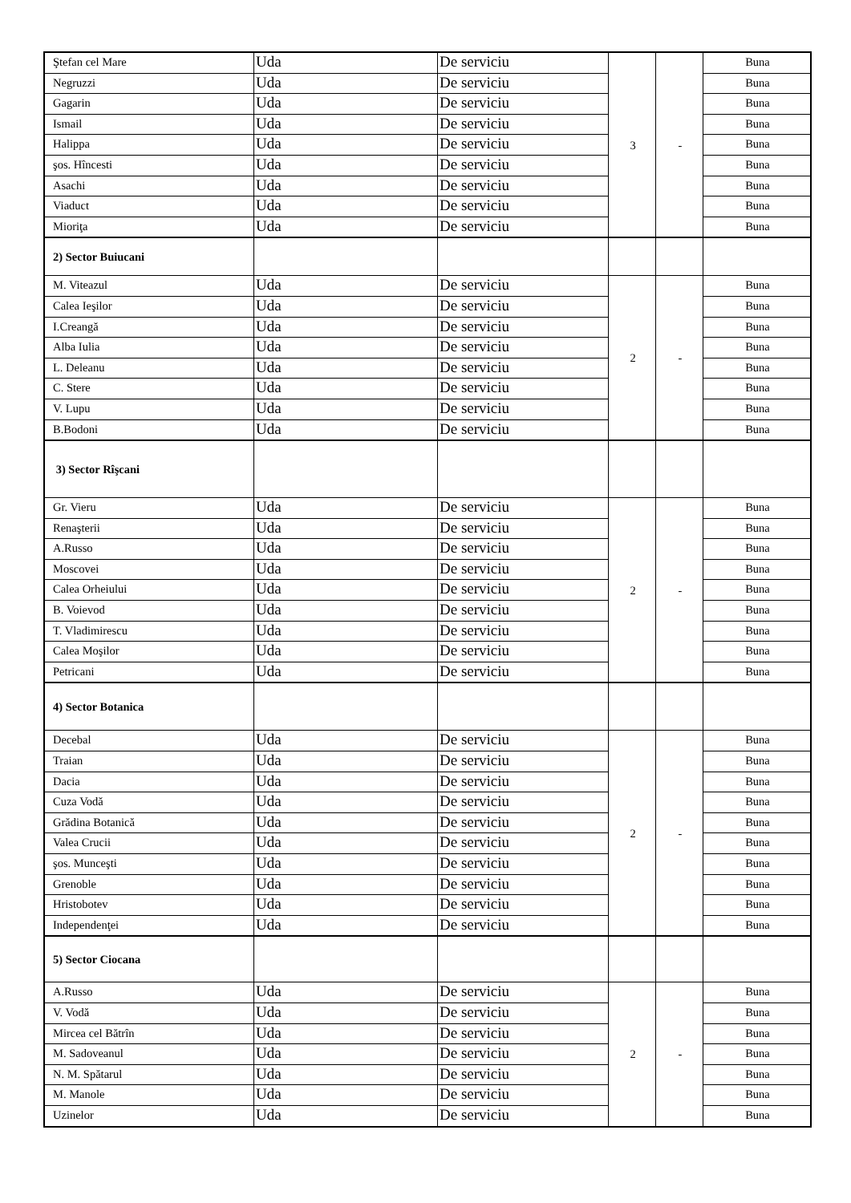| Ştefan cel Mare | Uda | De serviciu | 3 | - | Buna |
| Negruzzi | Uda | De serviciu | | | Buna |
| Gagarin | Uda | De serviciu | | | Buna |
| Ismail | Uda | De serviciu | | | Buna |
| Halippa | Uda | De serviciu | | | Buna |
| şos. Hîncesti | Uda | De serviciu | | | Buna |
| Asachi | Uda | De serviciu | | | Buna |
| Viaduct | Uda | De serviciu | | | Buna |
| Mioriţa | Uda | De serviciu | | | Buna |
| 2) Sector Buiucani | | | | | |
| M. Viteazul | Uda | De serviciu | 2 | - | Buna |
| Calea Ieşilor | Uda | De serviciu | | | Buna |
| I.Creangă | Uda | De serviciu | | | Buna |
| Alba Iulia | Uda | De serviciu | | | Buna |
| L. Deleanu | Uda | De serviciu | | | Buna |
| C. Stere | Uda | De serviciu | | | Buna |
| V. Lupu | Uda | De serviciu | | | Buna |
| B.Bodoni | Uda | De serviciu | | | Buna |
| 3) Sector Rîşcani | | | | | |
| Gr. Vieru | Uda | De serviciu | 2 | - | Buna |
| Renaşterii | Uda | De serviciu | | | Buna |
| A.Russo | Uda | De serviciu | | | Buna |
| Moscovei | Uda | De serviciu | | | Buna |
| Calea Orheiului | Uda | De serviciu | | | Buna |
| B. Voievod | Uda | De serviciu | | | Buna |
| T. Vladimirescu | Uda | De serviciu | | | Buna |
| Calea Moşilor | Uda | De serviciu | | | Buna |
| Petricani | Uda | De serviciu | | | Buna |
| 4) Sector Botanica | | | | | |
| Decebal | Uda | De serviciu | 2 | - | Buna |
| Traian | Uda | De serviciu | | | Buna |
| Dacia | Uda | De serviciu | | | Buna |
| Cuza Vodă | Uda | De serviciu | | | Buna |
| Grădina Botanică | Uda | De serviciu | | | Buna |
| Valea Crucii | Uda | De serviciu | | | Buna |
| şos. Munceşti | Uda | De serviciu | | | Buna |
| Grenoble | Uda | De serviciu | | | Buna |
| Hristobotev | Uda | De serviciu | | | Buna |
| Independenţei | Uda | De serviciu | | | Buna |
| 5) Sector Ciocana | | | | | |
| A.Russo | Uda | De serviciu | 2 | - | Buna |
| V. Vodă | Uda | De serviciu | | | Buna |
| Mircea cel Bătrîn | Uda | De serviciu | | | Buna |
| M. Sadoveanul | Uda | De serviciu | | | Buna |
| N. M. Spătarul | Uda | De serviciu | | | Buna |
| M. Manole | Uda | De serviciu | | | Buna |
| Uzinelor | Uda | De serviciu | | | Buna |